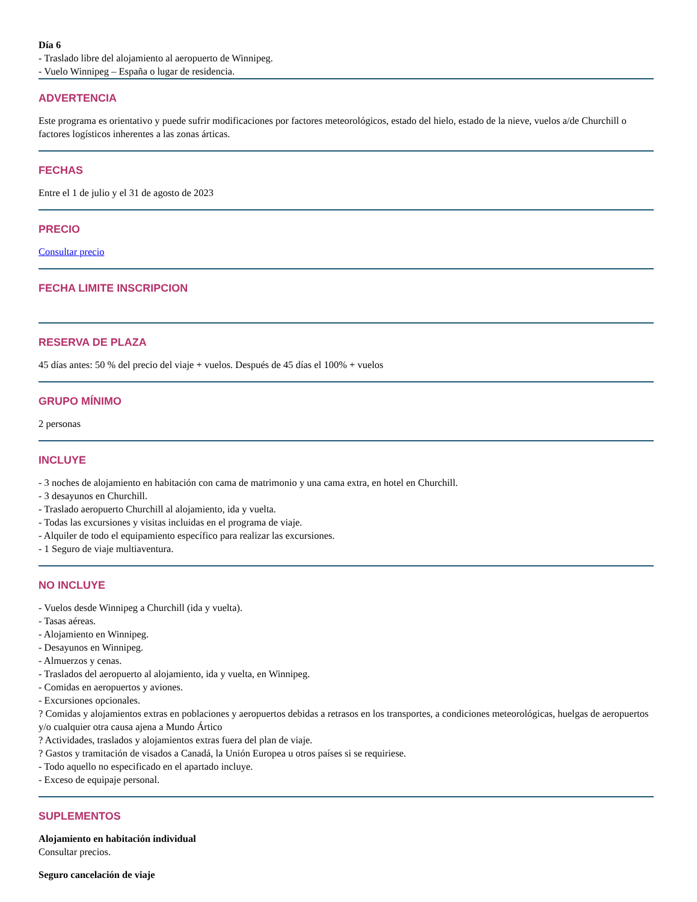Día 6
- Traslado libre del alojamiento al aeropuerto de Winnipeg.
- Vuelo Winnipeg – España o lugar de residencia.
ADVERTENCIA
Este programa es orientativo y puede sufrir modificaciones por factores meteorológicos, estado del hielo, estado de la nieve, vuelos a/de Churchill o factores logísticos inherentes a las zonas árticas.
FECHAS
Entre el 1 de julio y el 31 de agosto de 2023
PRECIO
Consultar precio
FECHA LIMITE INSCRIPCION
RESERVA DE PLAZA
45 días antes: 50 % del precio del viaje + vuelos. Después de 45 días el 100% + vuelos
GRUPO MÍNIMO
2 personas
INCLUYE
- 3 noches de alojamiento en habitación con cama de matrimonio y una cama extra, en hotel en Churchill.
- 3 desayunos en Churchill.
- Traslado aeropuerto Churchill al alojamiento, ida y vuelta.
- Todas las excursiones y visitas incluidas en el programa de viaje.
- Alquiler de todo el equipamiento específico para realizar las excursiones.
- 1 Seguro de viaje multiaventura.
NO INCLUYE
- Vuelos desde Winnipeg a Churchill (ida y vuelta).
- Tasas aéreas.
- Alojamiento en Winnipeg.
- Desayunos en Winnipeg.
- Almuerzos y cenas.
- Traslados del aeropuerto al alojamiento, ida y vuelta, en Winnipeg.
- Comidas en aeropuertos y aviones.
- Excursiones opcionales.
? Comidas y alojamientos extras en poblaciones y aeropuertos debidas a retrasos en los transportes, a condiciones meteorológicas, huelgas de aeropuertos y/o cualquier otra causa ajena a Mundo Ártico
? Actividades, traslados y alojamientos extras fuera del plan de viaje.
? Gastos y tramitación de visados a Canadá, la Unión Europea u otros países si se requiriese.
- Todo aquello no especificado en el apartado incluye.
- Exceso de equipaje personal.
SUPLEMENTOS
Alojamiento en habitación individual
Consultar precios.
Seguro cancelación de viaje